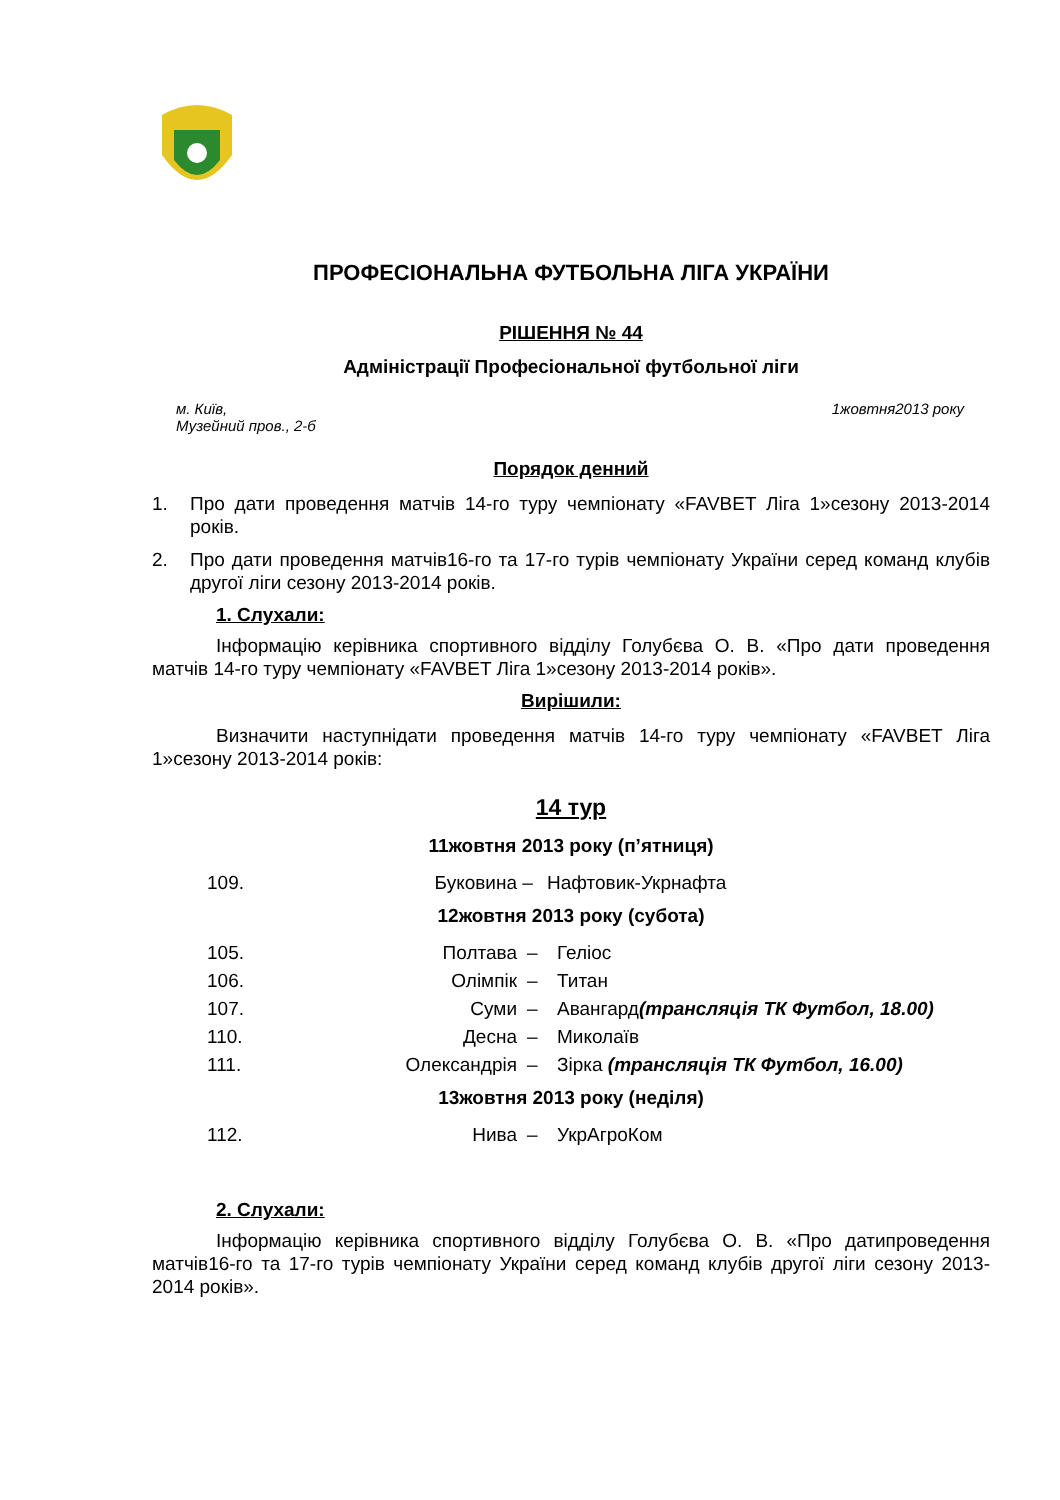ПРОФЕСІОНАЛЬНА ФУТБОЛЬНА ЛІГА УКРАЇНИ
РІШЕННЯ № 44
Адміністрації Професіональної футбольної ліги
м. Київ,
Музейний пров., 2-б
1жовтня2013 року
Порядок денний
1. Про дати проведення матчів 14-го туру чемпіонату «FAVBET Ліга 1»сезону 2013-2014 років.
2. Про дати проведення матчів16-го та 17-го турів чемпіонату України серед команд клубів другої ліги сезону 2013-2014 років.
1. Слухали:
Інформацію керівника спортивного відділу Голубєва О. В. «Про дати проведення матчів 14-го туру чемпіонату «FAVBET Ліга 1»сезону 2013-2014 років».
Вирішили:
Визначити наступнідати проведення матчів 14-го туру чемпіонату «FAVBET Ліга 1»сезону 2013-2014 років:
14 тур
11жовтня 2013 року (п’ятниця)
| 109. | Буковина | – | Нафтовик-Укрнафта |
12жовтня 2013 року (субота)
| 105. | Полтава | – | Геліос |
| 106. | Олімпік | – | Титан |
| 107. | Суми | – | Авангард (трансляція ТК Футбол, 18.00) |
| 110. | Десна | – | Миколаїв |
| 111. | Олександрія | – | Зірка (трансляція ТК Футбол, 16.00) |
13жовтня 2013 року (неділя)
| 112. | Нива | – | УкрАгроКом |
2. Слухали:
Інформацію керівника спортивного відділу Голубєва О. В. «Про датипроведення матчів16-го та 17-го турів чемпіонату України серед команд клубів другої ліги сезону 2013-2014 років».